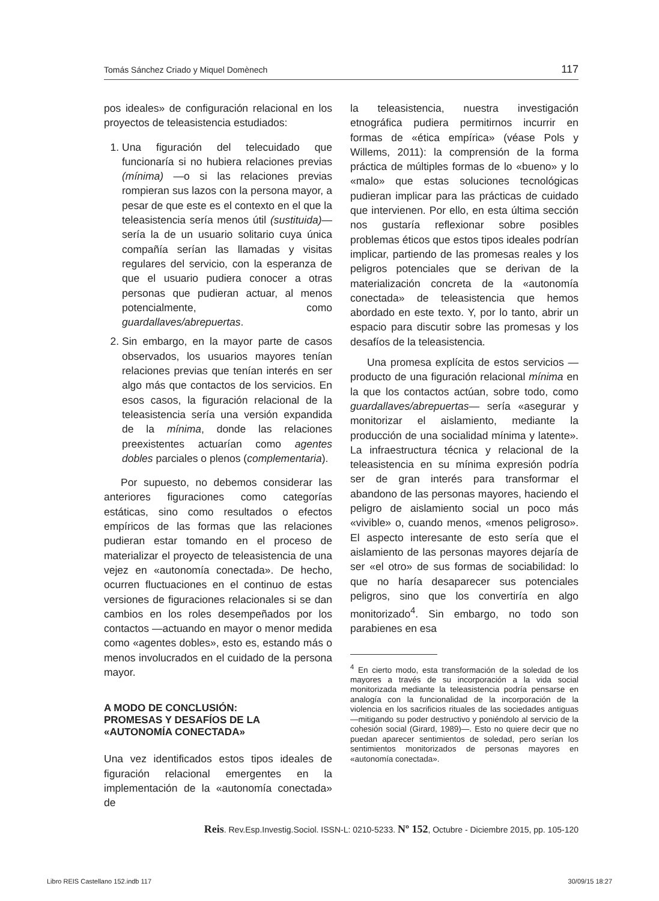Tomás Sánchez Criado y Miquel Domènech 117
pos ideales» de configuración relacional en los proyectos de teleasistencia estudiados:
1. Una figuración del telecuidado que funcionaría si no hubiera relaciones previas (mínima) —o si las relaciones previas rompieran sus lazos con la persona mayor, a pesar de que este es el contexto en el que la teleasistencia sería menos útil (sustituida)— sería la de un usuario solitario cuya única compañía serían las llamadas y visitas regulares del servicio, con la esperanza de que el usuario pudiera conocer a otras personas que pudieran actuar, al menos potencialmente, como guardallaves/abrepuertas.
2. Sin embargo, en la mayor parte de casos observados, los usuarios mayores tenían relaciones previas que tenían interés en ser algo más que contactos de los servicios. En esos casos, la figuración relacional de la teleasistencia sería una versión expandida de la mínima, donde las relaciones preexistentes actuarían como agentes dobles parciales o plenos (complementaria).
Por supuesto, no debemos considerar las anteriores figuraciones como categorías estáticas, sino como resultados o efectos empíricos de las formas que las relaciones pudieran estar tomando en el proceso de materializar el proyecto de teleasistencia de una vejez en «autonomía conectada». De hecho, ocurren fluctuaciones en el continuo de estas versiones de figuraciones relacionales si se dan cambios en los roles desempeñados por los contactos —actuando en mayor o menor medida como «agentes dobles», esto es, estando más o menos involucrados en el cuidado de la persona mayor.
A MODO DE CONCLUSIÓN:
PROMESAS Y DESAFÍOS DE LA
«AUTONOMÍA CONECTADA»
Una vez identificados estos tipos ideales de figuración relacional emergentes en la implementación de la «autonomía conectada» de
la teleasistencia, nuestra investigación etnográfica pudiera permitirnos incurrir en formas de «ética empírica» (véase Pols y Willems, 2011): la comprensión de la forma práctica de múltiples formas de lo «bueno» y lo «malo» que estas soluciones tecnológicas pudieran implicar para las prácticas de cuidado que intervienen. Por ello, en esta última sección nos gustaría reflexionar sobre posibles problemas éticos que estos tipos ideales podrían implicar, partiendo de las promesas reales y los peligros potenciales que se derivan de la materialización concreta de la «autonomía conectada» de teleasistencia que hemos abordado en este texto. Y, por lo tanto, abrir un espacio para discutir sobre las promesas y los desafíos de la teleasistencia.
Una promesa explícita de estos servicios —producto de una figuración relacional mínima en la que los contactos actúan, sobre todo, como guardallaves/abrepuertas— sería «asegurar y monitorizar el aislamiento, mediante la producción de una socialidad mínima y latente». La infraestructura técnica y relacional de la teleasistencia en su mínima expresión podría ser de gran interés para transformar el abandono de las personas mayores, haciendo el peligro de aislamiento social un poco más «vivible» o, cuando menos, «menos peligroso». El aspecto interesante de esto sería que el aislamiento de las personas mayores dejaría de ser «el otro» de sus formas de sociabilidad: lo que no haría desaparecer sus potenciales peligros, sino que los convertiría en algo monitorizado<sup>4</sup>. Sin embargo, no todo son parabienes en esa
<sup>4</sup> En cierto modo, esta transformación de la soledad de los mayores a través de su incorporación a la vida social monitorizada mediante la teleasistencia podría pensarse en analogía con la funcionalidad de la incorporación de la violencia en los sacrificios rituales de las sociedades antiguas —mitigando su poder destructivo y poniéndolo al servicio de la cohesión social (Girard, 1989)—. Esto no quiere decir que no puedan aparecer sentimientos de soledad, pero serían los sentimientos monitorizados de personas mayores en «autonomía conectada».
Reis. Rev.Esp.Investig.Sociol. ISSN-L: 0210-5233. Nº 152, Octubre - Diciembre 2015, pp. 105-120
Libro REIS Castellano 152.indb 117 30/09/15 18:27